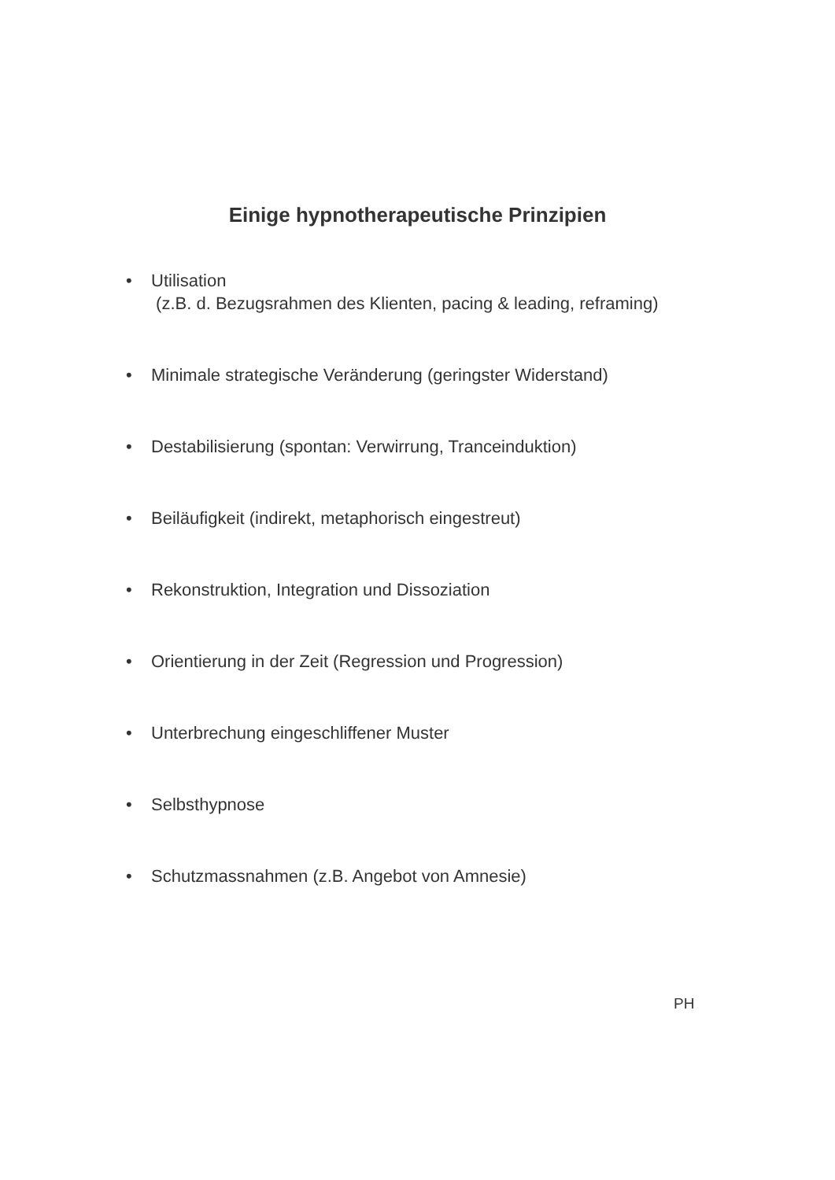Einige hypnotherapeutische Prinzipien
• Utilisation
(z.B. d. Bezugsrahmen des Klienten, pacing & leading, reframing)
• Minimale strategische Veränderung (geringster Widerstand)
• Destabilisierung (spontan: Verwirrung, Tranceinduktion)
• Beiläufigkeit (indirekt, metaphorisch eingestreut)
• Rekonstruktion, Integration und Dissoziation
• Orientierung in der Zeit (Regression und Progression)
• Unterbrechung eingeschliffener Muster
• Selbsthypnose
• Schutzmassnahmen (z.B. Angebot von Amnesie)
PH